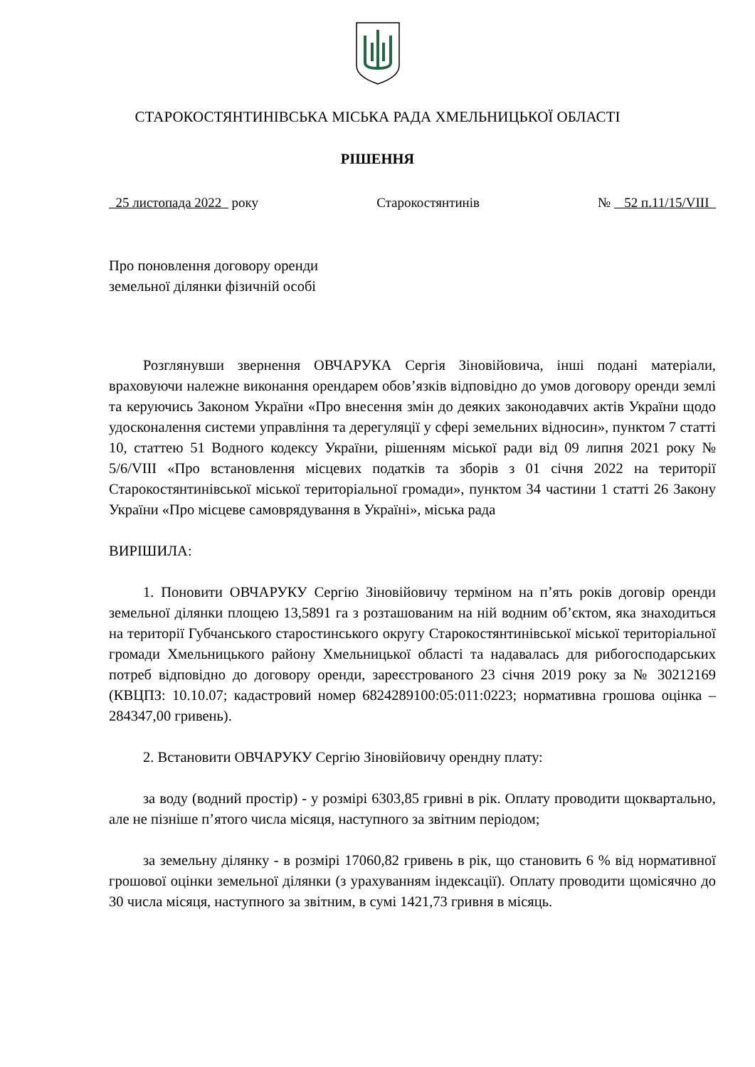СТАРОКОСТЯНТИНІВСЬКА МІСЬКА РАДА ХМЕЛЬНИЦЬКОЇ ОБЛАСТІ
РІШЕННЯ
25 листопада 2022 року Старокостянтинів № 52 п.11/15/VIII
Про поновлення договору оренди
земельної ділянки фізичній особі
Розглянувши звернення ОВЧАРУКА Сергія Зіновійовича, інші подані матеріали, враховуючи належне виконання орендарем обов’язків відповідно до умов договору оренди землі та керуючись Законом України «Про внесення змін до деяких законодавчих актів України щодо удосконалення системи управління та дерегуляції у сфері земельних відносин», пунктом 7 статті 10, статтею 51 Водного кодексу України, рішенням міської ради від 09 липня 2021 року № 5/6/VIII «Про встановлення місцевих податків та зборів з 01 січня 2022 на території Старокостянтинівської міської територіальної громади», пунктом 34 частини 1 статті 26 Закону України «Про місцеве самоврядування в Україні», міська рада
ВИРІШИЛА:
1. Поновити ОВЧАРУКУ Сергію Зіновійовичу терміном на п’ять років договір оренди земельної ділянки площею 13,5891 га з розташованим на ній водним об’єктом, яка знаходиться на території Губчанського старостинського округу Старокостянтинівської міської територіальної громади Хмельницького району Хмельницької області та надавалась для рибогосподарських потреб відповідно до договору оренди, зареєстрованого 23 січня 2019 року за № 30212169 (КВЦПЗ: 10.10.07; кадастровий номер 6824289100:05:011:0223; нормативна грошова оцінка – 284347,00 гривень).
2. Встановити ОВЧАРУКУ Сергію Зіновійовичу орендну плату:
за воду (водний простір) - у розмірі 6303,85 гривні в рік. Оплату проводити щоквартально, але не пізніше п’ятого числа місяця, наступного за звітним періодом;
за земельну ділянку - в розмірі 17060,82 гривень в рік, що становить 6 % від нормативної грошової оцінки земельної ділянки (з урахуванням індексації). Оплату проводити щомісячно до 30 числа місяця, наступного за звітним, в сумі 1421,73 гривня в місяць.